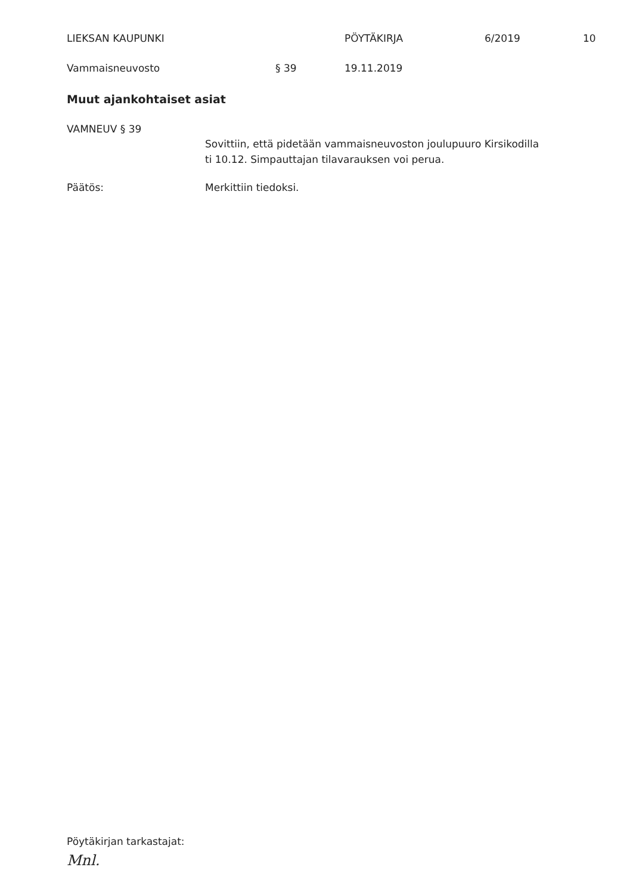LIEKSAN KAUPUNKI PÖYTÄKIRJA 6/2019 10
Vammaisneuvosto § 39 19.11.2019
Muut ajankohtaiset asiat
VAMNEUV § 39
Sovittiin, että pidetään vammaisneuvoston joulupuuro Kirsikodilla
ti 10.12. Simpauttajan tilavarauksen voi perua.
Päätös: Merkittiin tiedoksi.
Pöytäkirjan tarkastajat:
Mnl.